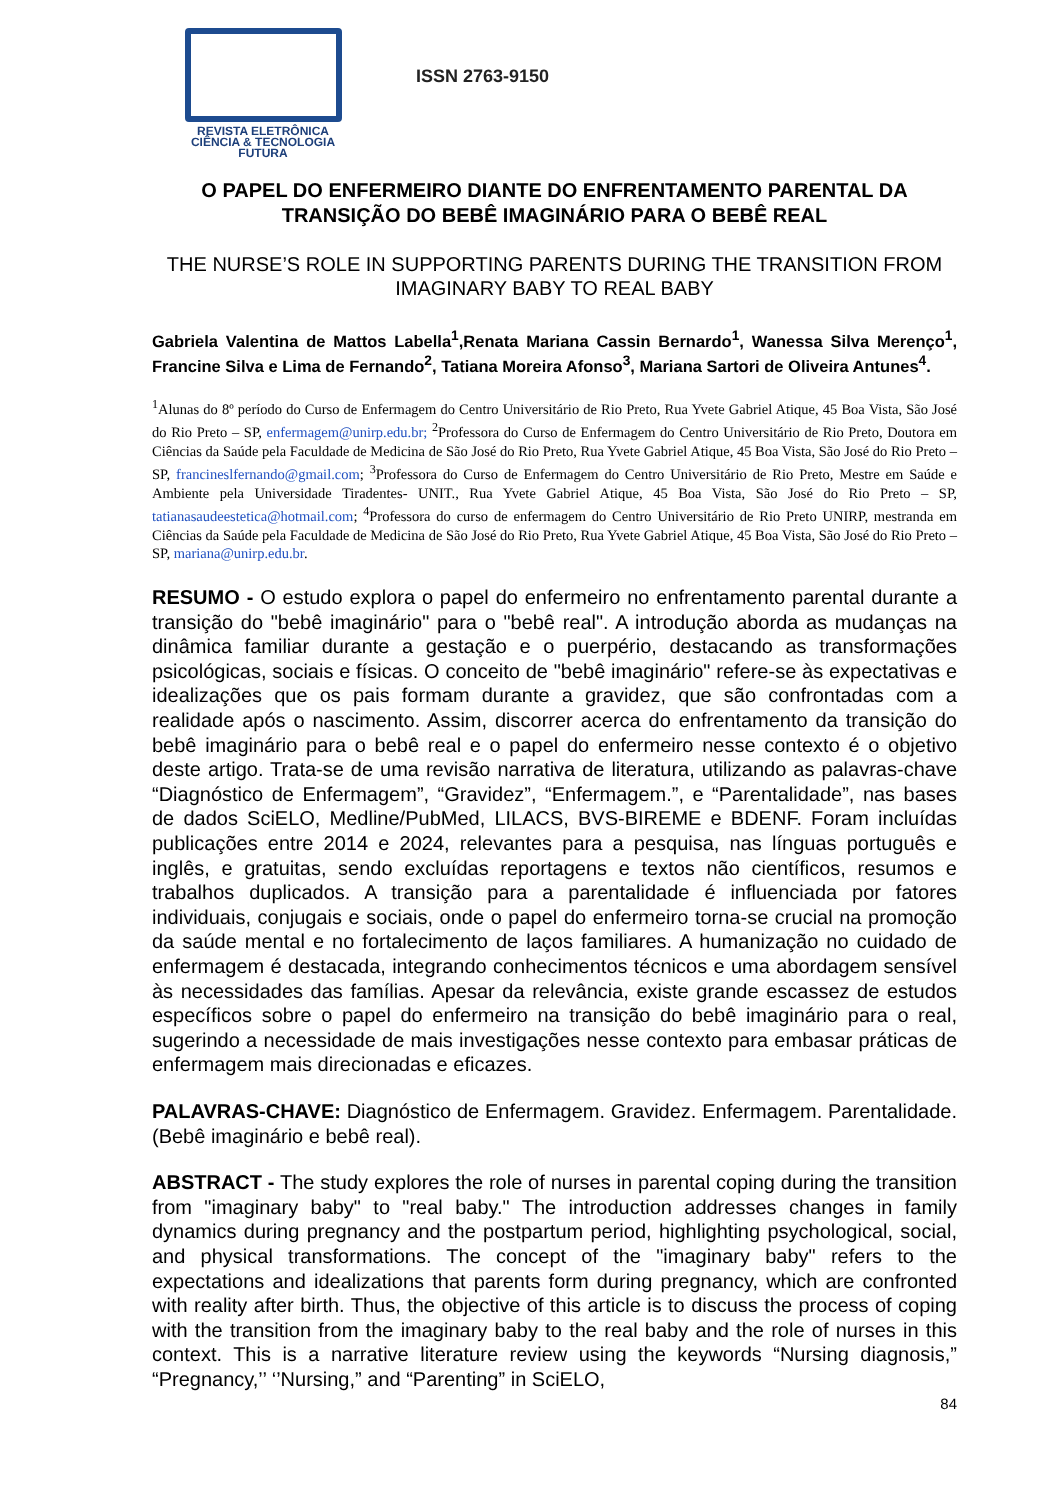REVISTA ELETRÔNICA
CIÊNCIA & TECNOLOGIA
FUTURA
ISSN 2763-9150
O PAPEL DO ENFERMEIRO DIANTE DO ENFRENTAMENTO PARENTAL DA TRANSIÇÃO DO BEBÊ IMAGINÁRIO PARA O BEBÊ REAL
THE NURSE’S ROLE IN SUPPORTING PARENTS DURING THE TRANSITION FROM IMAGINARY BABY TO REAL BABY
Gabriela Valentina de Mattos Labella<sup>1</sup>,Renata Mariana Cassin Bernardo<sup>1</sup>, Wanessa Silva Merenço<sup>1</sup>, Francine Silva e Lima de Fernando<sup>2</sup>, Tatiana Moreira Afonso<sup>3</sup>, Mariana Sartori de Oliveira Antunes<sup>4</sup>.
<sup>1</sup> Alunas do 8º período do Curso de Enfermagem do Centro Universitário de Rio Preto, Rua Yvete Gabriel Atique, 45 Boa Vista, São José do Rio Preto – SP, enfermagem@unirp.edu.br; <sup>2</sup>Professora do Curso de Enfermagem do Centro Universitário de Rio Preto, Doutora em Ciências da Saúde pela Faculdade de Medicina de São José do Rio Preto, Rua Yvete Gabriel Atique, 45 Boa Vista, São José do Rio Preto – SP, francineslfernando@gmail.com; <sup>3</sup>Professora do Curso de Enfermagem do Centro Universitário de Rio Preto, Mestre em Saúde e Ambiente pela Universidade Tiradentes- UNIT., Rua Yvete Gabriel Atique, 45 Boa Vista, São José do Rio Preto – SP, tatianasaudeestetica@hotmail.com; <sup>4</sup>Professora do curso de enfermagem do Centro Universitário de Rio Preto UNIRP, mestranda em Ciências da Saúde pela Faculdade de Medicina de São José do Rio Preto, Rua Yvete Gabriel Atique, 45 Boa Vista, São José do Rio Preto – SP, mariana@unirp.edu.br.
RESUMO - O estudo explora o papel do enfermeiro no enfrentamento parental durante a transição do "bebê imaginário" para o "bebê real". A introdução aborda as mudanças na dinâmica familiar durante a gestação e o puerpério, destacando as transformações psicológicas, sociais e físicas. O conceito de "bebê imaginário" refere-se às expectativas e idealizações que os pais formam durante a gravidez, que são confrontadas com a realidade após o nascimento. Assim, discorrer acerca do enfrentamento da transição do bebê imaginário para o bebê real e o papel do enfermeiro nesse contexto é o objetivo deste artigo. Trata-se de uma revisão narrativa de literatura, utilizando as palavras-chave “Diagnóstico de Enfermagem”, “Gravidez”, “Enfermagem.”, e “Parentalidade”, nas bases de dados SciELO, Medline/PubMed, LILACS, BVS-BIREME e BDENF. Foram incluídas publicações entre 2014 e 2024, relevantes para a pesquisa, nas línguas português e inglês, e gratuitas, sendo excluídas reportagens e textos não científicos, resumos e trabalhos duplicados. A transição para a parentalidade é influenciada por fatores individuais, conjugais e sociais, onde o papel do enfermeiro torna-se crucial na promoção da saúde mental e no fortalecimento de laços familiares. A humanização no cuidado de enfermagem é destacada, integrando conhecimentos técnicos e uma abordagem sensível às necessidades das famílias. Apesar da relevância, existe grande escassez de estudos específicos sobre o papel do enfermeiro na transição do bebê imaginário para o real, sugerindo a necessidade de mais investigações nesse contexto para embasar práticas de enfermagem mais direcionadas e eficazes.
PALAVRAS-CHAVE: Diagnóstico de Enfermagem. Gravidez. Enfermagem. Parentalidade. (Bebê imaginário e bebê real).
ABSTRACT - The study explores the role of nurses in parental coping during the transition from "imaginary baby" to "real baby." The introduction addresses changes in family dynamics during pregnancy and the postpartum period, highlighting psychological, social, and physical transformations. The concept of the "imaginary baby" refers to the expectations and idealizations that parents form during pregnancy, which are confronted with reality after birth. Thus, the objective of this article is to discuss the process of coping with the transition from the imaginary baby to the real baby and the role of nurses in this context. This is a narrative literature review using the keywords “Nursing diagnosis,” “Pregnancy,’’ ‘’Nursing,” and “Parenting” in SciELO,
84